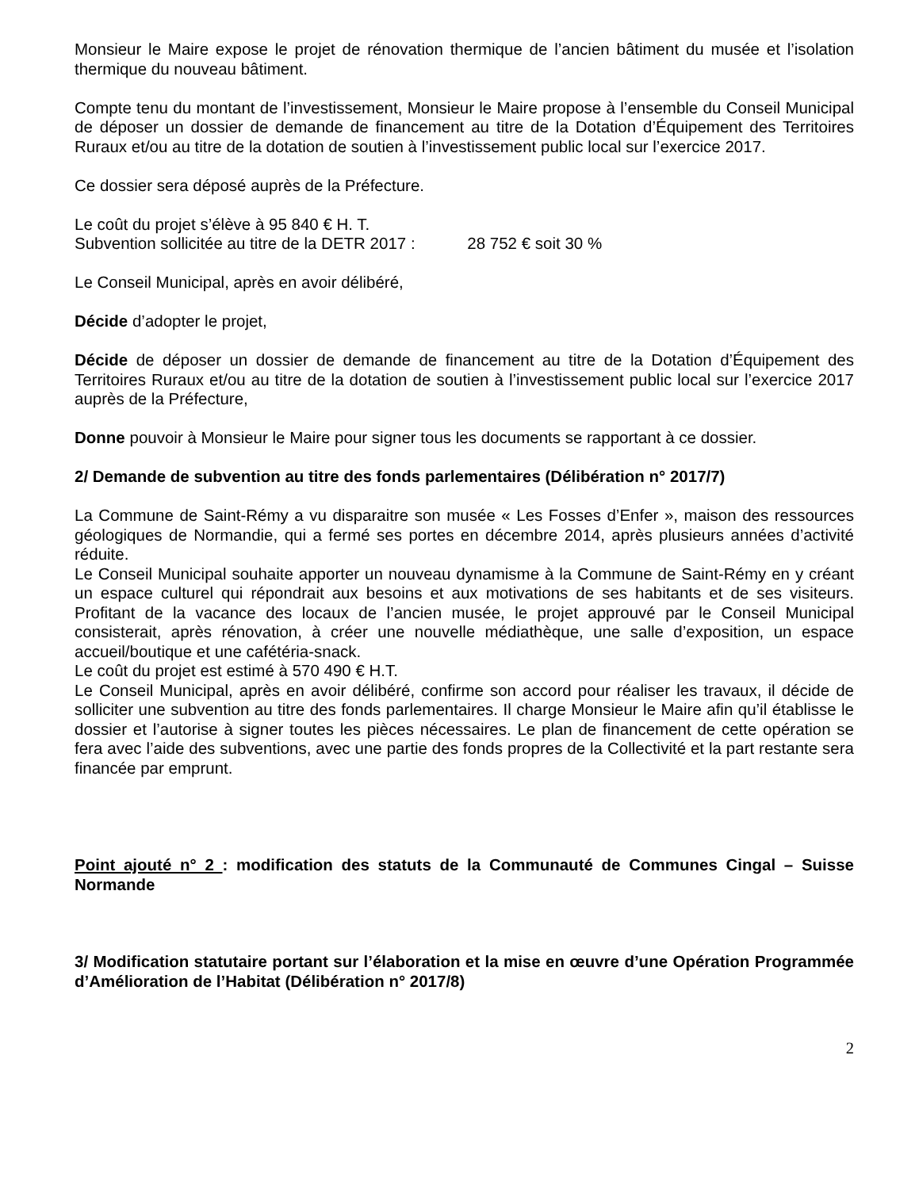Monsieur le Maire expose le projet de rénovation thermique de l’ancien bâtiment du musée et l’isolation thermique du nouveau bâtiment.
Compte tenu du montant de l’investissement, Monsieur le Maire propose à l’ensemble du Conseil Municipal de déposer un dossier de demande de financement au titre de la Dotation d’Équipement des Territoires Ruraux et/ou au titre de la dotation de soutien à l’investissement public local sur l’exercice 2017.
Ce dossier sera déposé auprès de la Préfecture.
Le coût du projet s’élève à 95 840 € H. T.
Subvention sollicitée au titre de la DETR 2017 : 28 752 € soit 30 %
Le Conseil Municipal, après en avoir délibéré,
Décide d’adopter le projet,
Décide de déposer un dossier de demande de financement au titre de la Dotation d’Équipement des Territoires Ruraux et/ou au titre de la dotation de soutien à l’investissement public local sur l’exercice 2017 auprès de la Préfecture,
Donne pouvoir à Monsieur le Maire pour signer tous les documents se rapportant à ce dossier.
2/ Demande de subvention au titre des fonds parlementaires (Délibération n° 2017/7)
La Commune de Saint-Rémy a vu disparaitre son musée « Les Fosses d’Enfer », maison des ressources géologiques de Normandie, qui a fermé ses portes en décembre 2014, après plusieurs années d’activité réduite.
Le Conseil Municipal souhaite apporter un nouveau dynamisme à la Commune de Saint-Rémy en y créant un espace culturel qui répondrait aux besoins et aux motivations de ses habitants et de ses visiteurs. Profitant de la vacance des locaux de l’ancien musée, le projet approuvé par le Conseil Municipal consisterait, après rénovation, à créer une nouvelle médiathèque, une salle d’exposition, un espace accueil/boutique et une cafétéria-snack.
Le coût du projet est estimé à 570 490 € H.T.
Le Conseil Municipal, après en avoir délibéré, confirme son accord pour réaliser les travaux, il décide de solliciter une subvention au titre des fonds parlementaires. Il charge Monsieur le Maire afin qu’il établisse le dossier et l’autorise à signer toutes les pièces nécessaires. Le plan de financement de cette opération se fera avec l’aide des subventions, avec une partie des fonds propres de la Collectivité et la part restante sera financée par emprunt.
Point ajouté n° 2 : modification des statuts de la Communauté de Communes Cingal – Suisse Normande
3/ Modification statutaire portant sur l’élaboration et la mise en œuvre d’une Opération Programmée d’Amélioration de l’Habitat (Délibération n° 2017/8)
2